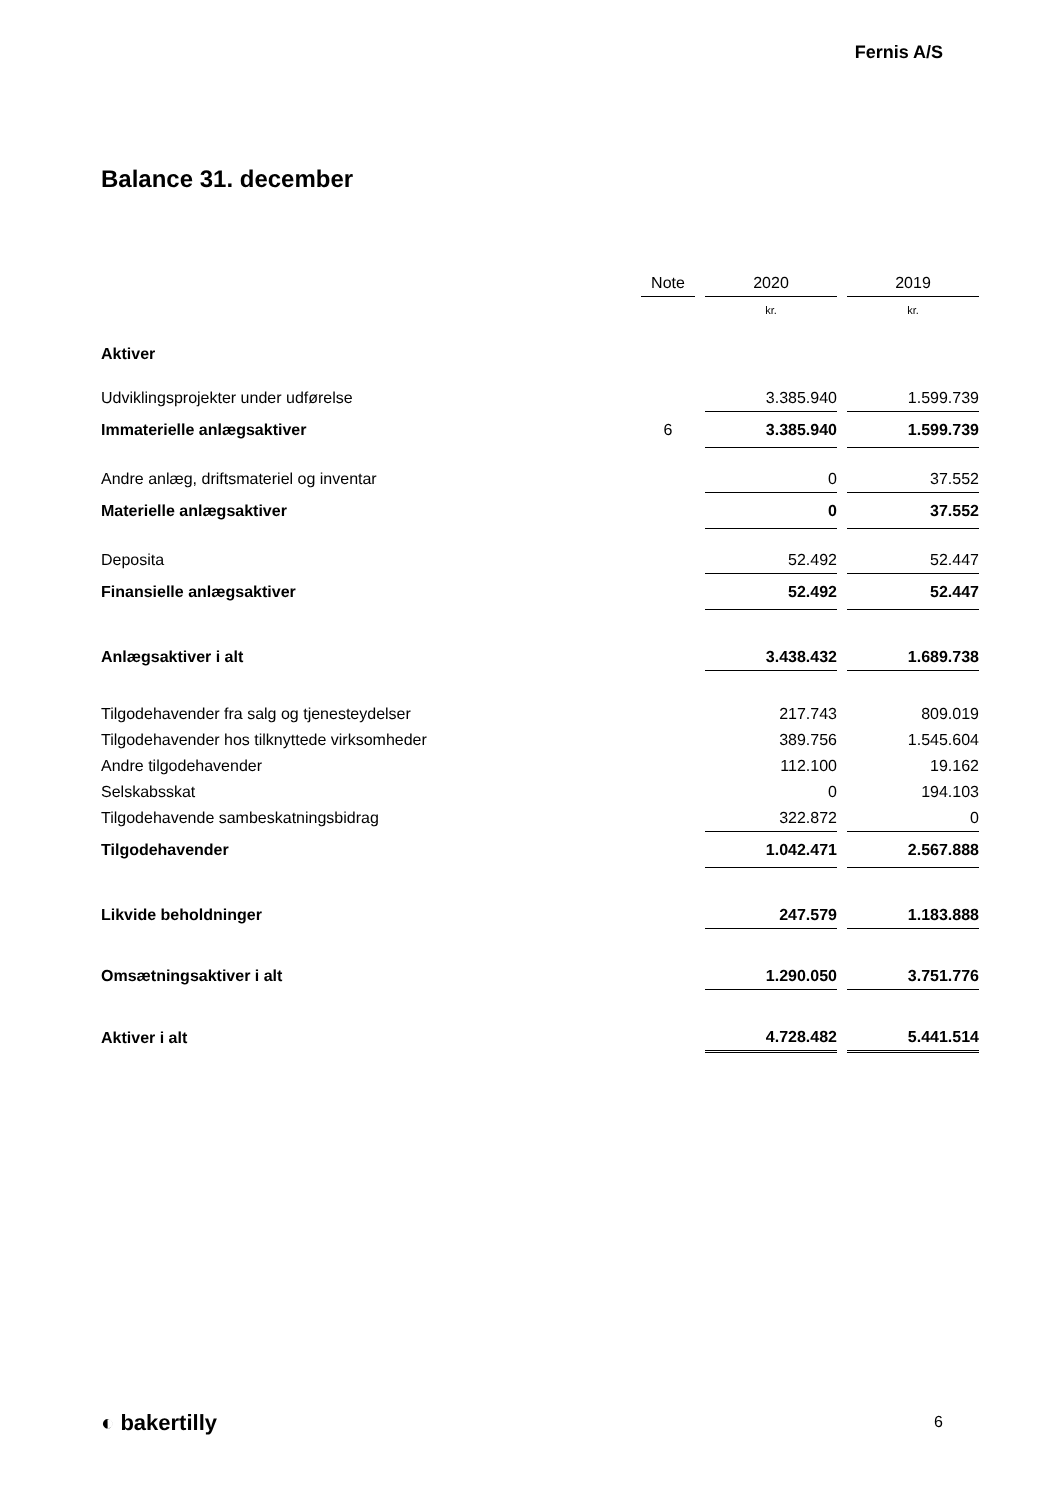Fernis A/S
Balance 31. december
| | Note | | 2020 | | 2019 |
| --- | --- | --- | --- | --- | --- |
| | | | kr. | | kr. |
| Aktiver | | | | | |
| Udviklingsprojekter under udførelse | | | 3.385.940 | | 1.599.739 |
| Immaterielle anlægsaktiver | 6 | | 3.385.940 | | 1.599.739 |
| Andre anlæg, driftsmateriel og inventar | | | 0 | | 37.552 |
| Materielle anlægsaktiver | | | 0 | | 37.552 |
| Deposita | | | 52.492 | | 52.447 |
| Finansielle anlægsaktiver | | | 52.492 | | 52.447 |
| Anlægsaktiver i alt | | | 3.438.432 | | 1.689.738 |
| Tilgodehavender fra salg og tjenesteydelser | | | 217.743 | | 809.019 |
| Tilgodehavender hos tilknyttede virksomheder | | | 389.756 | | 1.545.604 |
| Andre tilgodehavender | | | 112.100 | | 19.162 |
| Selskabsskat | | | 0 | | 194.103 |
| Tilgodehavende sambeskatningsbidrag | | | 322.872 | | 0 |
| Tilgodehavender | | | 1.042.471 | | 2.567.888 |
| Likvide beholdninger | | | 247.579 | | 1.183.888 |
| Omsætningsaktiver i alt | | | 1.290.050 | | 3.751.776 |
| Aktiver i alt | | | 4.728.482 | | 5.441.514 |
◐ bakertilly 6